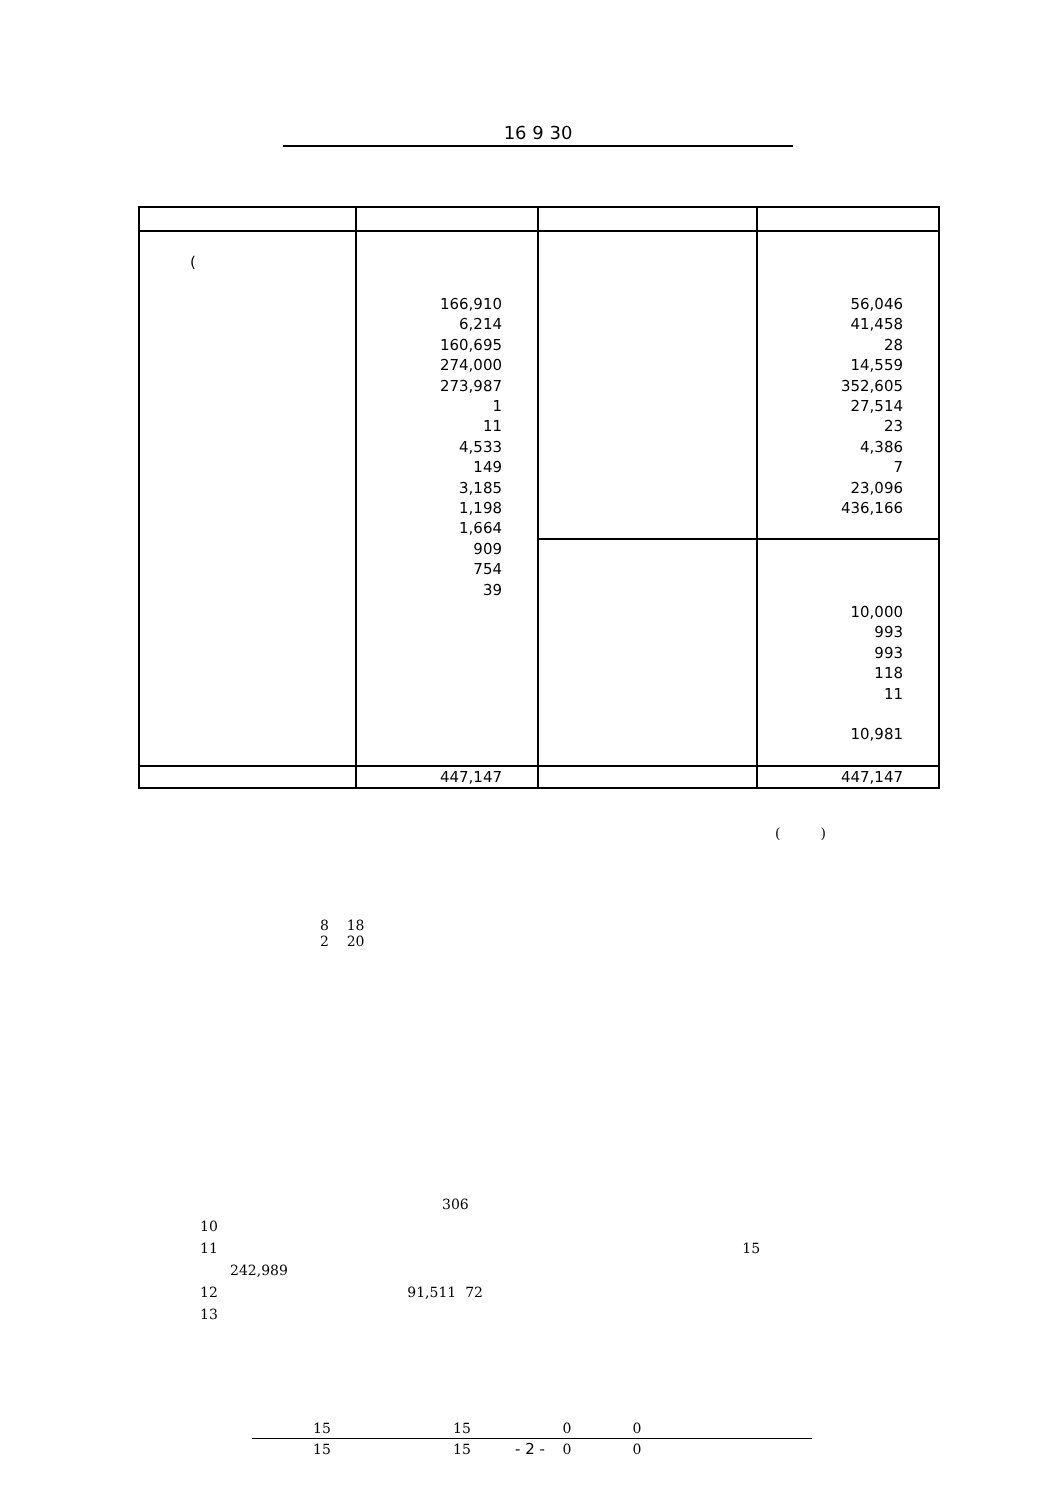16 9 30
| ( | 166,910 6,214 160,695 274,000 273,987 1 11 4,533 149 3,185 1,198 1,664 909 754 39 | | 56,046 41,458 28 14,559 352,605 27,514 23 4,386 7 23,096 436,166 |
| | | | 10,000 993 993 118 11 10,981 |
| | 447,147 | | 447,147 |
( )
8 18
2 20
306
10
11 15
242,989
12 91,511 72
13
| 15 | 15 | 0 | 0 | |
| 15 | 15 | 0 | 0 | |
- 2 -